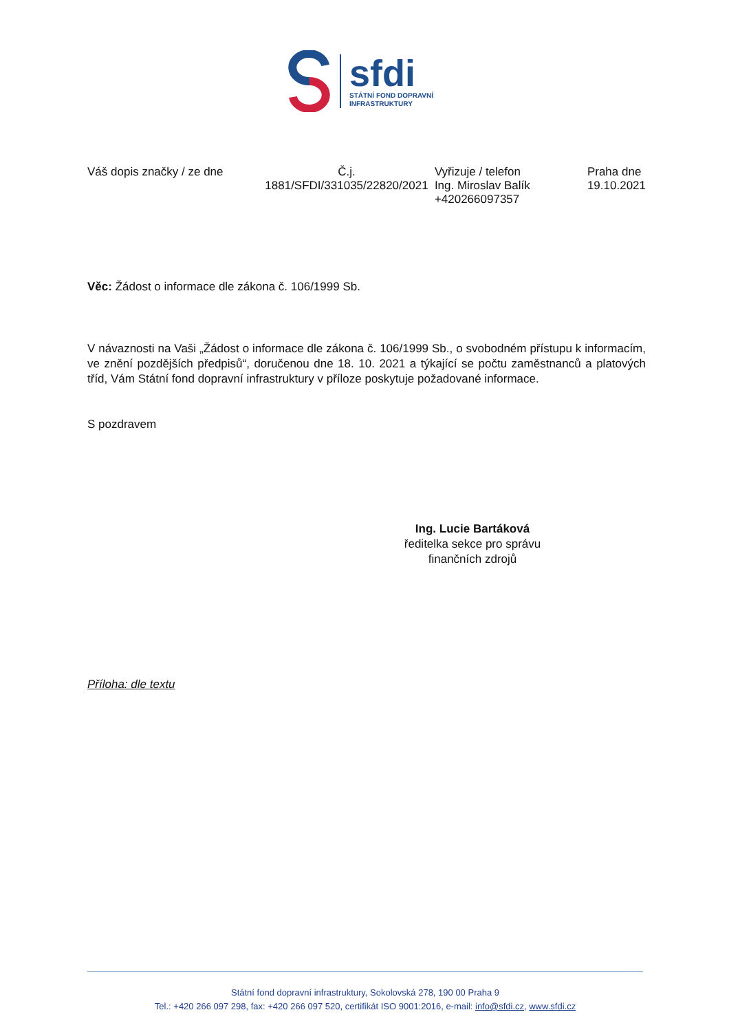sfdi
STÁTNÍ FOND DOPRAVNÍ
INFRASTRUKTURY
Váš dopis značky / ze dne Č.j.
1881/SFDI/331035/22820/2021
Vyřizuje / telefon
Ing. Miroslav Balík
+420266097357
Praha dne
19.10.2021
Věc: Žádost o informace dle zákona č. 106/1999 Sb.
V návaznosti na Vaši „Žádost o informace dle zákona č. 106/1999 Sb., o svobodném přístupu k informacím, ve znění pozdějších předpisů“, doručenou dne 18. 10. 2021 a týkající se počtu zaměstnanců a platových tříd, Vám Státní fond dopravní infrastruktury v příloze poskytuje požadované informace.
S pozdravem
Ing. Lucie Bartáková
ředitelka sekce pro správu finančních zdrojů
Příloha: dle textu
Státní fond dopravní infrastruktury, Sokolovská 278, 190 00 Praha 9
Tel.: +420 266 097 298, fax: +420 266 097 520, certifikát ISO 9001:2016, e-mail: info@sfdi.cz, www.sfdi.cz